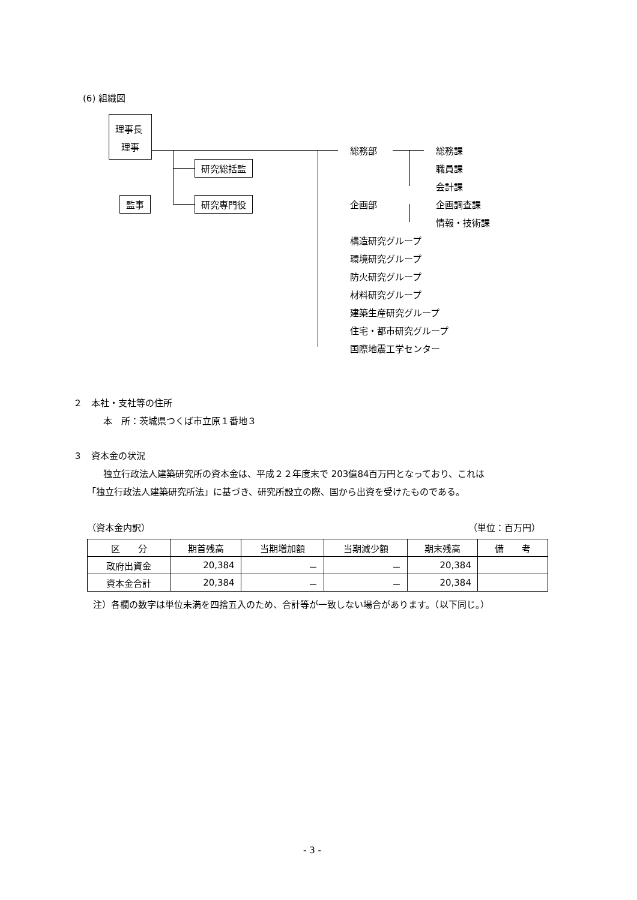(6) 組織図
理事長
理事
研究総括監
監事 研究専門役
総務部 総務課
職員課
会計課
企画部 企画調査課
情報・技術課
構造研究グループ
環境研究グループ
防火研究グループ
材料研究グループ
建築生産研究グループ
住宅・都市研究グループ
国際地震工学センター
２　本社・支社等の住所
本　所：茨城県つくば市立原１番地３
３　資本金の状況
独立行政法人建築研究所の資本金は、平成２２年度末で 203億84百万円となっており、これは
「独立行政法人建築研究所法」に基づき、研究所設立の際、国から出資を受けたものである。
（資本金内訳） （単位：百万円）
| 区 分 | 期首残高 | 当期増加額 | 当期減少額 | 期末残高 | 備 考 |
| --- | --- | --- | --- | --- | --- |
| 政府出資金 | 20,384 | － | － | 20,384 | |
| 資本金合計 | 20,384 | － | － | 20,384 | |
注）各欄の数字は単位未満を四捨五入のため、合計等が一致しない場合があります。（以下同じ。）
- 3 -